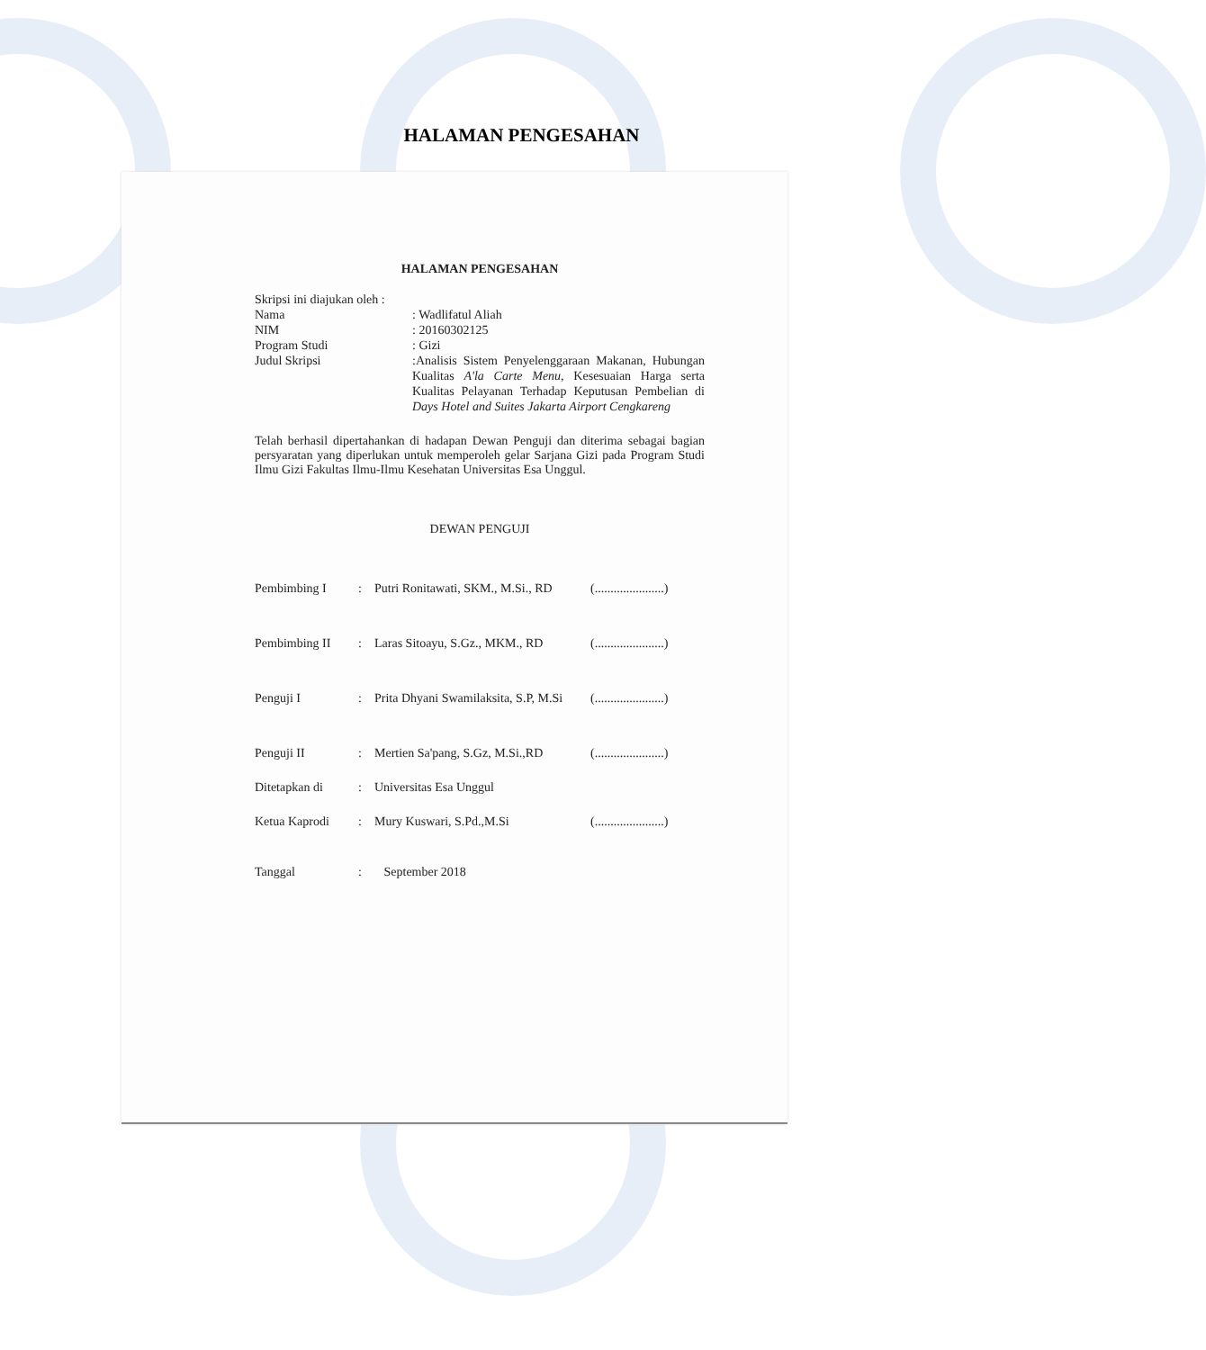HALAMAN PENGESAHAN
HALAMAN PENGESAHAN
Skripsi ini diajukan oleh :
Nama: Wadlifatul Aliah
NIM: 20160302125
Program Studi: Gizi
Judul Skripsi:Analisis Sistem Penyelenggaraan Makanan, Hubungan Kualitas A'la Carte Menu, Kesesuaian Harga serta Kualitas Pelayanan Terhadap Keputusan Pembelian di Days Hotel and Suites Jakarta Airport Cengkareng
Telah berhasil dipertahankan di hadapan Dewan Penguji dan diterima sebagai bagian persyaratan yang diperlukan untuk memperoleh gelar Sarjana Gizi pada Program Studi Ilmu Gizi Fakultas Ilmu-Ilmu Kesehatan Universitas Esa Unggul.
DEWAN PENGUJI
Pembimbing I: Putri Ronitawati, SKM., M.Si., RD (......................)
Pembimbing II: Laras Sitoayu, S.Gz., MKM., RD (......................)
Penguji I: Prita Dhyani Swamilaksita, S.P, M.Si (......................)
Penguji II: Mertien Sa'pang, S.Gz, M.Si.,RD (......................)
Ditetapkan di: Universitas Esa Unggul
Ketua Kaprodi: Mury Kuswari, S.Pd.,M.Si (......................)
Tanggal: September 2018